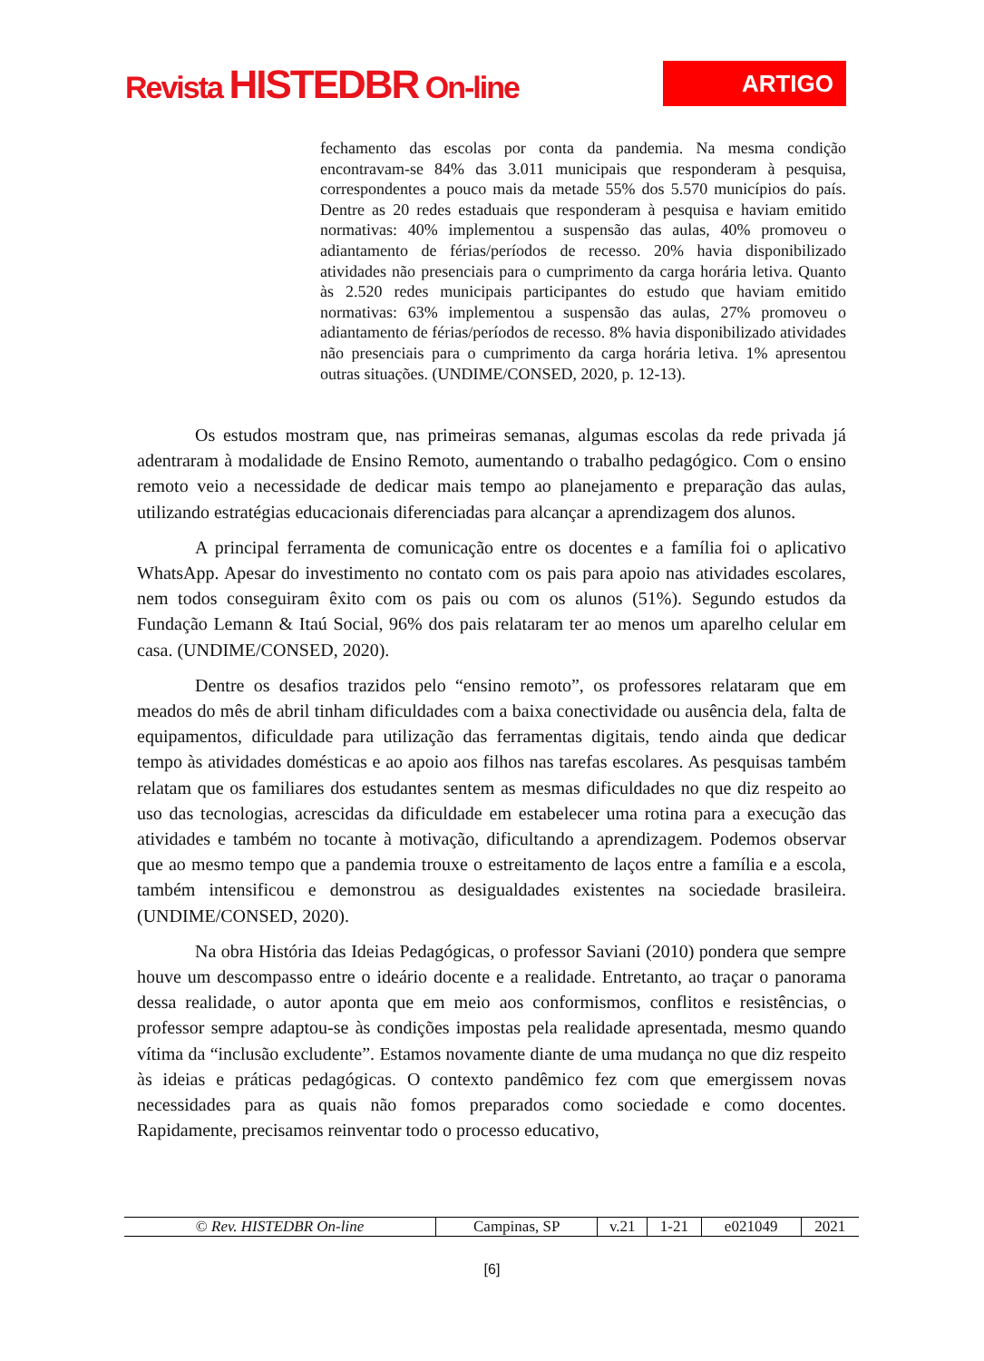Revista HISTEDBR On-line
ARTIGO
fechamento das escolas por conta da pandemia. Na mesma condição encontravam-se 84% das 3.011 municipais que responderam à pesquisa, correspondentes a pouco mais da metade 55% dos 5.570 municípios do país. Dentre as 20 redes estaduais que responderam à pesquisa e haviam emitido normativas: 40% implementou a suspensão das aulas, 40% promoveu o adiantamento de férias/períodos de recesso. 20% havia disponibilizado atividades não presenciais para o cumprimento da carga horária letiva. Quanto às 2.520 redes municipais participantes do estudo que haviam emitido normativas: 63% implementou a suspensão das aulas, 27% promoveu o adiantamento de férias/períodos de recesso. 8% havia disponibilizado atividades não presenciais para o cumprimento da carga horária letiva. 1% apresentou outras situações. (UNDIME/CONSED, 2020, p. 12-13).
Os estudos mostram que, nas primeiras semanas, algumas escolas da rede privada já adentraram à modalidade de Ensino Remoto, aumentando o trabalho pedagógico. Com o ensino remoto veio a necessidade de dedicar mais tempo ao planejamento e preparação das aulas, utilizando estratégias educacionais diferenciadas para alcançar a aprendizagem dos alunos.
A principal ferramenta de comunicação entre os docentes e a família foi o aplicativo WhatsApp. Apesar do investimento no contato com os pais para apoio nas atividades escolares, nem todos conseguiram êxito com os pais ou com os alunos (51%). Segundo estudos da Fundação Lemann & Itaú Social, 96% dos pais relataram ter ao menos um aparelho celular em casa. (UNDIME/CONSED, 2020).
Dentre os desafios trazidos pelo “ensino remoto”, os professores relataram que em meados do mês de abril tinham dificuldades com a baixa conectividade ou ausência dela, falta de equipamentos, dificuldade para utilização das ferramentas digitais, tendo ainda que dedicar tempo às atividades domésticas e ao apoio aos filhos nas tarefas escolares. As pesquisas também relatam que os familiares dos estudantes sentem as mesmas dificuldades no que diz respeito ao uso das tecnologias, acrescidas da dificuldade em estabelecer uma rotina para a execução das atividades e também no tocante à motivação, dificultando a aprendizagem. Podemos observar que ao mesmo tempo que a pandemia trouxe o estreitamento de laços entre a família e a escola, também intensificou e demonstrou as desigualdades existentes na sociedade brasileira. (UNDIME/CONSED, 2020).
Na obra História das Ideias Pedagógicas, o professor Saviani (2010) pondera que sempre houve um descompasso entre o ideário docente e a realidade. Entretanto, ao traçar o panorama dessa realidade, o autor aponta que em meio aos conformismos, conflitos e resistências, o professor sempre adaptou-se às condições impostas pela realidade apresentada, mesmo quando vítima da “inclusão excludente”. Estamos novamente diante de uma mudança no que diz respeito às ideias e práticas pedagógicas. O contexto pandêmico fez com que emergissem novas necessidades para as quais não fomos preparados como sociedade e como docentes. Rapidamente, precisamos reinventar todo o processo educativo,
| © Rev. HISTEDBR On-line | Campinas, SP | v.21 | 1-21 | e021049 | 2021 |
[6]